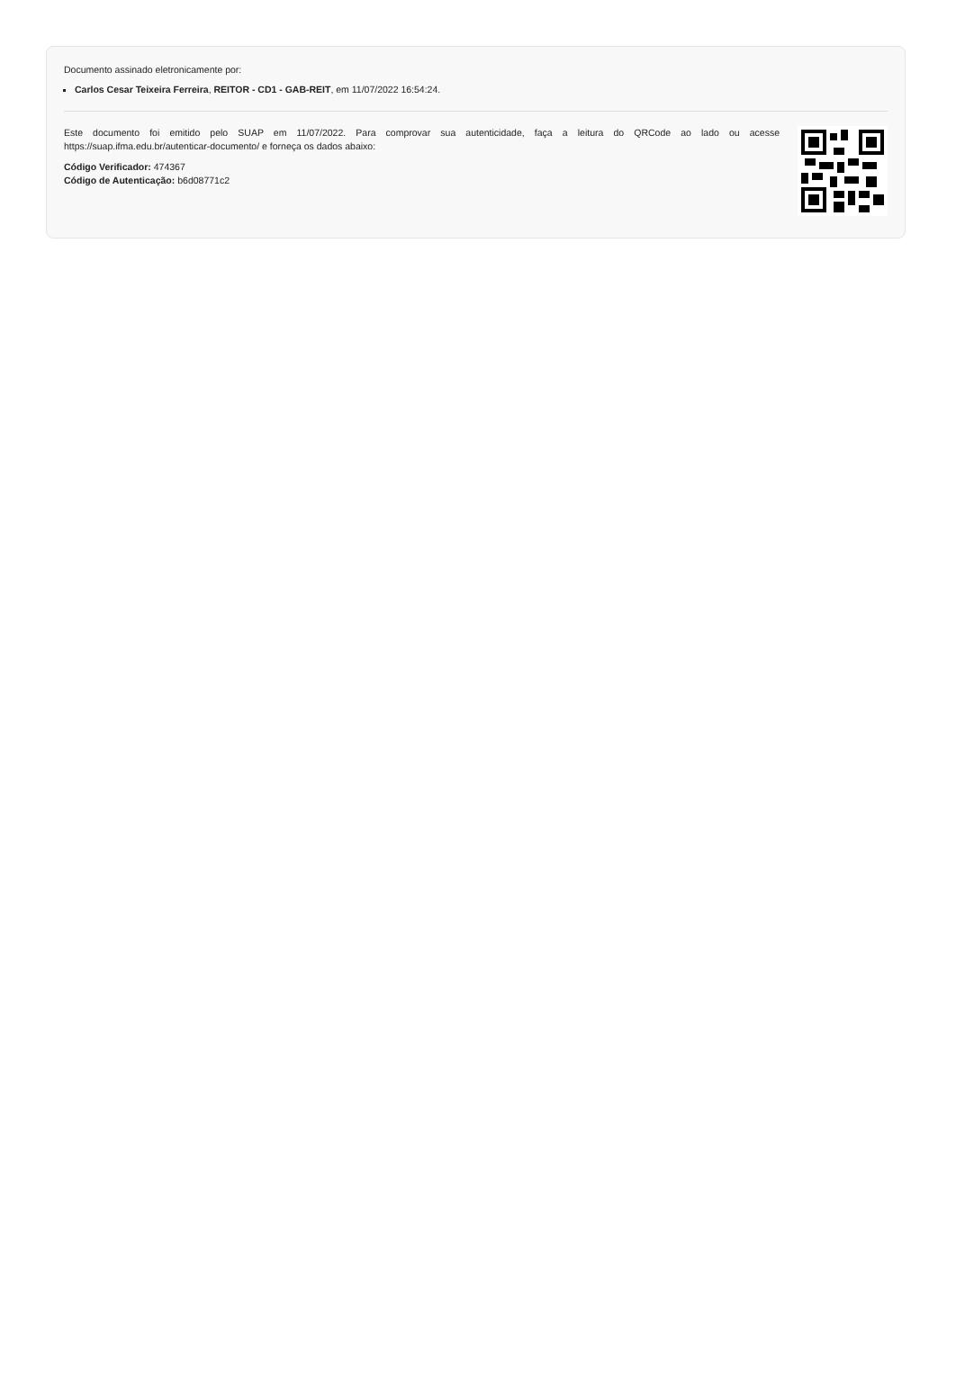Documento assinado eletronicamente por:
Carlos Cesar Teixeira Ferreira, REITOR - CD1 - GAB-REIT, em 11/07/2022 16:54:24.
Este documento foi emitido pelo SUAP em 11/07/2022. Para comprovar sua autenticidade, faça a leitura do QRCode ao lado ou acesse https://suap.ifma.edu.br/autenticar-documento/ e forneça os dados abaixo:
Código Verificador: 474367
Código de Autenticação: b6d08771c2